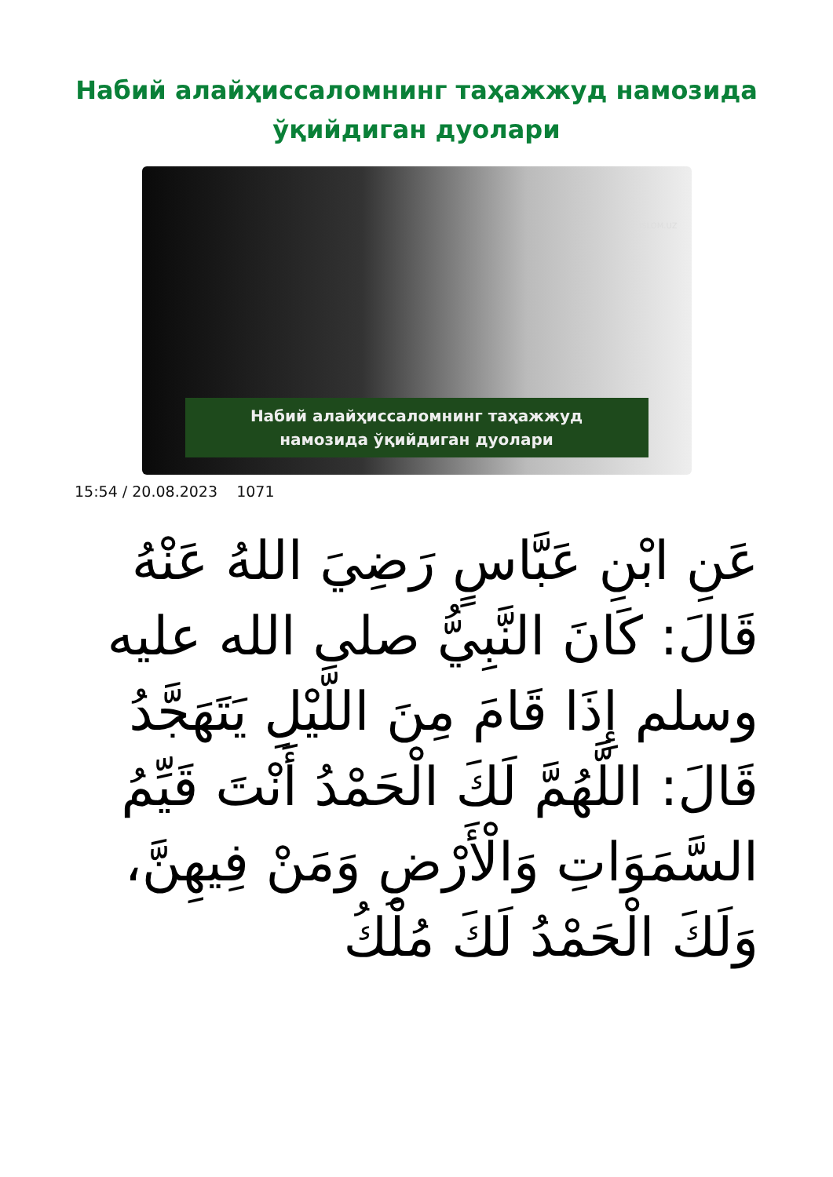Набий алайҳиссаломнинг таҳажжуд намозида ўқийдиган дуолари
ISLOM.UZ
Набий алайҳиссаломнинг таҳажжуд
намозида ўқийдиган дуолари
15:54 / 20.08.2023 1071
عَنِ ابْنِ عَبَّاسٍ رَضِيَ اللهُ عَنْهُ قَالَ: كَانَ النَّبِيُّ صلى الله عليه وسلم إِذَا قَامَ مِنَ اللَّيْلِ يَتَهَجَّدُ قَالَ: اللَّهُمَّ لَكَ الْحَمْدُ أَنْتَ قَيِّمُ السَّمَوَاتِ وَالْأَرْضِ وَمَنْ فِيهِنَّ، وَلَكَ الْحَمْدُ لَكَ مُلْكُ